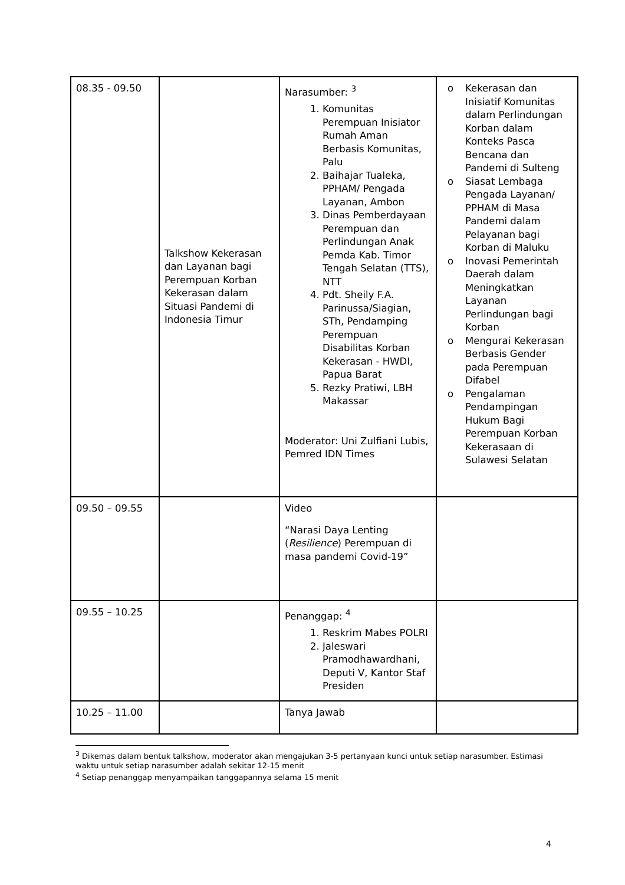| 08.35 - 09.50 | Talkshow Kekerasan dan Layanan bagi Perempuan Korban Kekerasan dalam Situasi Pandemi di Indonesia Timur | Narasumber: <sup>3</sup> 1. Komunitas Perempuan Inisiator Rumah Aman Berbasis Komunitas, Palu 2. Baihajar Tualeka, PPHAM/ Pengada Layanan, Ambon 3. Dinas Pemberdayaan Perempuan dan Perlindungan Anak Pemda Kab. Timor Tengah Selatan (TTS), NTT 4. Pdt. Sheily F.A. Parinussa/Siagian, STh, Pendamping Perempuan Disabilitas Korban Kekerasan - HWDI, Papua Barat 5. Rezky Pratiwi, LBH Makassar Moderator: Uni Zulfiani Lubis, Pemred IDN Times | o Kekerasan dan Inisiatif Komunitas dalam Perlindungan Korban dalam Konteks Pasca Bencana dan Pandemi di Sulteng o Siasat Lembaga Pengada Layanan/ PPHAM di Masa Pandemi dalam Pelayanan bagi Korban di Maluku o Inovasi Pemerintah Daerah dalam Meningkatkan Layanan Perlindungan bagi Korban o Mengurai Kekerasan Berbasis Gender pada Perempuan Difabel o Pengalaman Pendampingan Hukum Bagi Perempuan Korban Kekerasaan di Sulawesi Selatan |
| 09.50 – 09.55 | | Video “Narasi Daya Lenting ( Resilience ) Perempuan di masa pandemi Covid-19” | |
| 09.55 – 10.25 | | Penanggap: <sup>4</sup> 1. Reskrim Mabes POLRI 2. Jaleswari Pramodhawardhani, Deputi V, Kantor Staf Presiden | |
| 10.25 – 11.00 | | Tanya Jawab | |
<sup>3</sup> Dikemas dalam bentuk talkshow, moderator akan mengajukan 3-5 pertanyaan kunci untuk setiap narasumber. Estimasi waktu untuk setiap narasumber adalah sekitar 12-15 menit
<sup>4</sup> Setiap penanggap menyampaikan tanggapannya selama 15 menit
4